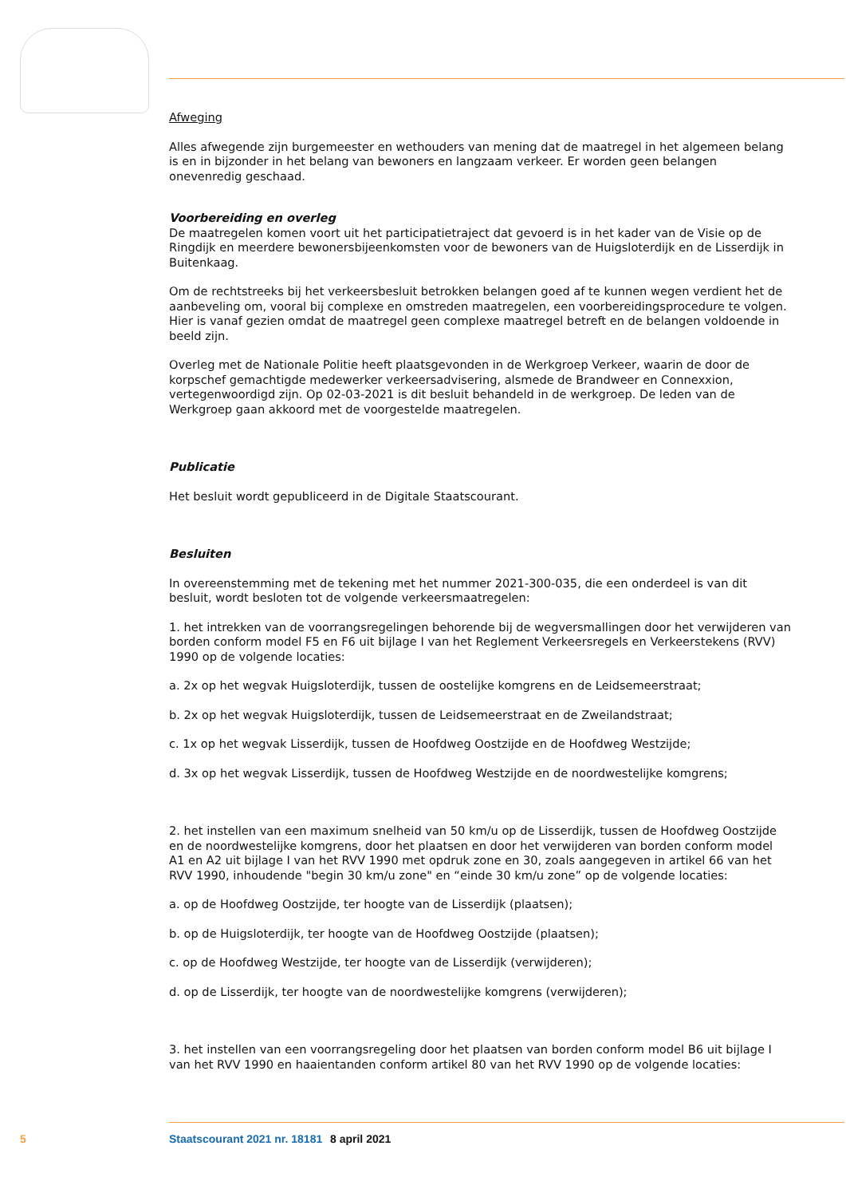Afweging
Alles afwegende zijn burgemeester en wethouders van mening dat de maatregel in het algemeen belang is en in bijzonder in het belang van bewoners en langzaam verkeer. Er worden geen belangen onevenredig geschaad.
Voorbereiding en overleg
De maatregelen komen voort uit het participatietraject dat gevoerd is in het kader van de Visie op de Ringdijk en meerdere bewonersbijeenkomsten voor de bewoners van de Huigsloterdijk en de Lisserdijk in Buitenkaag.
Om de rechtstreeks bij het verkeersbesluit betrokken belangen goed af te kunnen wegen verdient het de aanbeveling om, vooral bij complexe en omstreden maatregelen, een voorbereidingsprocedure te volgen. Hier is vanaf gezien omdat de maatregel geen complexe maatregel betreft en de belangen voldoende in beeld zijn.
Overleg met de Nationale Politie heeft plaatsgevonden in de Werkgroep Verkeer, waarin de door de korpschef gemachtigde medewerker verkeersadvisering, alsmede de Brandweer en Connexxion, vertegenwoordigd zijn. Op 02-03-2021 is dit besluit behandeld in de werkgroep. De leden van de Werkgroep gaan akkoord met de voorgestelde maatregelen.
Publicatie
Het besluit wordt gepubliceerd in de Digitale Staatscourant.
Besluiten
In overeenstemming met de tekening met het nummer 2021-300-035, die een onderdeel is van dit besluit, wordt besloten tot de volgende verkeersmaatregelen:
1. het intrekken van de voorrangsregelingen behorende bij de wegversmallingen door het verwijderen van borden conform model F5 en F6 uit bijlage I van het Reglement Verkeersregels en Verkeerstekens (RVV) 1990 op de volgende locaties:
a. 2x op het wegvak Huigsloterdijk, tussen de oostelijke komgrens en de Leidsemeerstraat;
b. 2x op het wegvak Huigsloterdijk, tussen de Leidsemeerstraat en de Zweilandstraat;
c. 1x op het wegvak Lisserdijk, tussen de Hoofdweg Oostzijde en de Hoofdweg Westzijde;
d. 3x op het wegvak Lisserdijk, tussen de Hoofdweg Westzijde en de noordwestelijke komgrens;
2. het instellen van een maximum snelheid van 50 km/u op de Lisserdijk, tussen de Hoofdweg Oostzijde en de noordwestelijke komgrens, door het plaatsen en door het verwijderen van borden conform model A1 en A2 uit bijlage I van het RVV 1990 met opdruk zone en 30, zoals aangegeven in artikel 66 van het RVV 1990, inhoudende "begin 30 km/u zone" en “einde 30 km/u zone” op de volgende locaties:
a. op de Hoofdweg Oostzijde, ter hoogte van de Lisserdijk (plaatsen);
b. op de Huigsloterdijk, ter hoogte van de Hoofdweg Oostzijde (plaatsen);
c. op de Hoofdweg Westzijde, ter hoogte van de Lisserdijk (verwijderen);
d. op de Lisserdijk, ter hoogte van de noordwestelijke komgrens (verwijderen);
3. het instellen van een voorrangsregeling door het plaatsen van borden conform model B6 uit bijlage I van het RVV 1990 en haaientanden conform artikel 80 van het RVV 1990 op de volgende locaties:
5 Staatscourant 2021 nr. 18181 8 april 2021